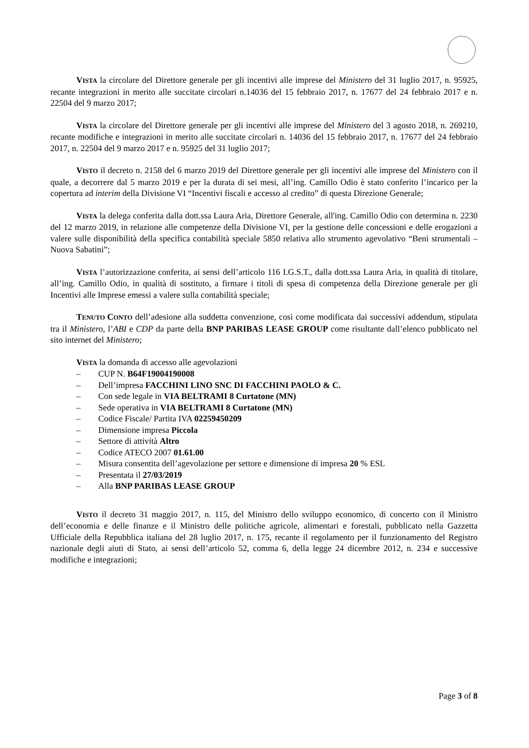VISTA la circolare del Direttore generale per gli incentivi alle imprese del Ministero del 31 luglio 2017, n. 95925, recante integrazioni in merito alle succitate circolari n.14036 del 15 febbraio 2017, n. 17677 del 24 febbraio 2017 e n. 22504 del 9 marzo 2017;
VISTA la circolare del Direttore generale per gli incentivi alle imprese del Ministero del 3 agosto 2018, n. 269210, recante modifiche e integrazioni in merito alle succitate circolari n. 14036 del 15 febbraio 2017, n. 17677 del 24 febbraio 2017, n. 22504 del 9 marzo 2017 e n. 95925 del 31 luglio 2017;
VISTO il decreto n. 2158 del 6 marzo 2019 del Direttore generale per gli incentivi alle imprese del Ministero con il quale, a decorrere dal 5 marzo 2019 e per la durata di sei mesi, all’ing. Camillo Odio è stato conferito l’incarico per la copertura ad interim della Divisione VI “Incentivi fiscali e accesso al credito” di questa Direzione Generale;
VISTA la delega conferita dalla dott.ssa Laura Aria, Direttore Generale, all'ing. Camillo Odio con determina n. 2230 del 12 marzo 2019, in relazione alle competenze della Divisione VI, per la gestione delle concessioni e delle erogazioni a valere sulle disponibilità della specifica contabilità speciale 5850 relativa allo strumento agevolativo “Beni strumentali – Nuova Sabatini”;
VISTA l’autorizzazione conferita, ai sensi dell’articolo 116 I.G.S.T., dalla dott.ssa Laura Aria, in qualità di titolare, all’ing. Camillo Odio, in qualità di sostituto, a firmare i titoli di spesa di competenza della Direzione generale per gli Incentivi alle Imprese emessi a valere sulla contabilità speciale;
TENUTO CONTO dell’adesione alla suddetta convenzione, così come modificata dai successivi addendum, stipulata tra il Ministero, l’ABI e CDP da parte della BNP PARIBAS LEASE GROUP come risultante dall’elenco pubblicato nel sito internet del Ministero;
VISTA la domanda di accesso alle agevolazioni
– CUP N. B64F19004190008
– Dell’impresa FACCHINI LINO SNC DI FACCHINI PAOLO & C.
– Con sede legale in VIA BELTRAMI 8 Curtatone (MN)
– Sede operativa in VIA BELTRAMI 8 Curtatone (MN)
– Codice Fiscale/ Partita IVA 02259450209
– Dimensione impresa Piccola
– Settore di attività Altro
– Codice ATECO 2007 01.61.00
– Misura consentita dell’agevolazione per settore e dimensione di impresa 20 % ESL
– Presentata il 27/03/2019
– Alla BNP PARIBAS LEASE GROUP
VISTO il decreto 31 maggio 2017, n. 115, del Ministro dello sviluppo economico, di concerto con il Ministro dell’economia e delle finanze e il Ministro delle politiche agricole, alimentari e forestali, pubblicato nella Gazzetta Ufficiale della Repubblica italiana del 28 luglio 2017, n. 175, recante il regolamento per il funzionamento del Registro nazionale degli aiuti di Stato, ai sensi dell’articolo 52, comma 6, della legge 24 dicembre 2012, n. 234 e successive modifiche e integrazioni;
Page 3 of 8